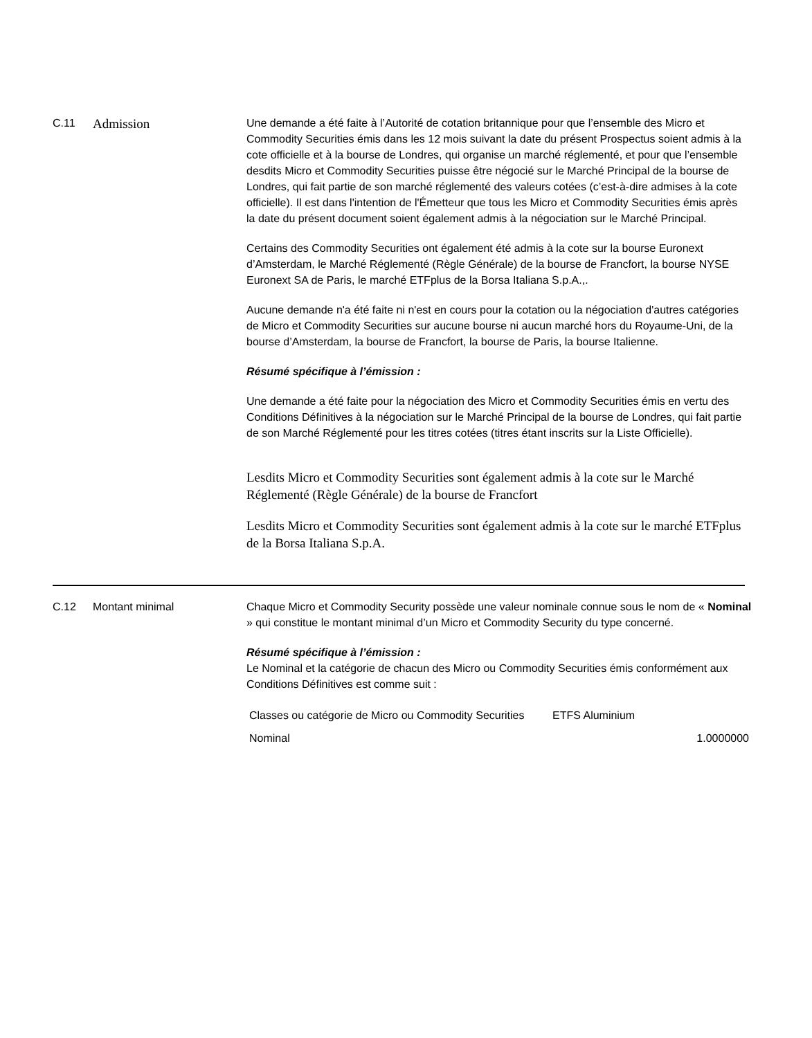C.11
Admission
Une demande a été faite à l’Autorité de cotation britannique pour que l’ensemble des Micro et Commodity Securities émis dans les 12 mois suivant la date du présent Prospectus soient admis à la cote officielle et à la bourse de Londres, qui organise un marché réglementé, et pour que l’ensemble desdits Micro et Commodity Securities puisse être négocié sur le Marché Principal de la bourse de Londres, qui fait partie de son marché réglementé des valeurs cotées (c’est-à-dire admises à la cote officielle). Il est dans l'intention de l'Émetteur que tous les Micro et Commodity Securities émis après la date du présent document soient également admis à la négociation sur le Marché Principal.
Certains des Commodity Securities ont également été admis à la cote sur la bourse Euronext d’Amsterdam, le Marché Réglementé (Règle Générale) de la bourse de Francfort, la bourse NYSE Euronext SA de Paris, le marché ETFplus de la Borsa Italiana S.p.A.,.
Aucune demande n'a été faite ni n'est en cours pour la cotation ou la négociation d'autres catégories de Micro et Commodity Securities sur aucune bourse ni aucun marché hors du Royaume-Uni, de la bourse d’Amsterdam, la bourse de Francfort, la bourse de Paris, la bourse Italienne.
Résumé spécifique à l’émission :
Une demande a été faite pour la négociation des Micro et Commodity Securities émis en vertu des Conditions Définitives à la négociation sur le Marché Principal de la bourse de Londres, qui fait partie de son Marché Réglementé pour les titres cotées (titres étant inscrits sur la Liste Officielle).
Lesdits Micro et Commodity Securities sont également admis à la cote sur le Marché Réglementé (Règle Générale) de la bourse de Francfort
Lesdits Micro et Commodity Securities sont également admis à la cote sur le marché ETFplus de la Borsa Italiana S.p.A.
C.12 Montant minimal Chaque Micro et Commodity Security possède une valeur nominale connue sous le nom de « Nominal » qui constitue le montant minimal d’un Micro et Commodity Security du type concerné.
Résumé spécifique à l’émission :
Le Nominal et la catégorie de chacun des Micro ou Commodity Securities émis conformément aux Conditions Définitives est comme suit :
| Classes ou catégorie de Micro ou Commodity Securities | ETFS Aluminium |
| Nominal | 1.0000000 |